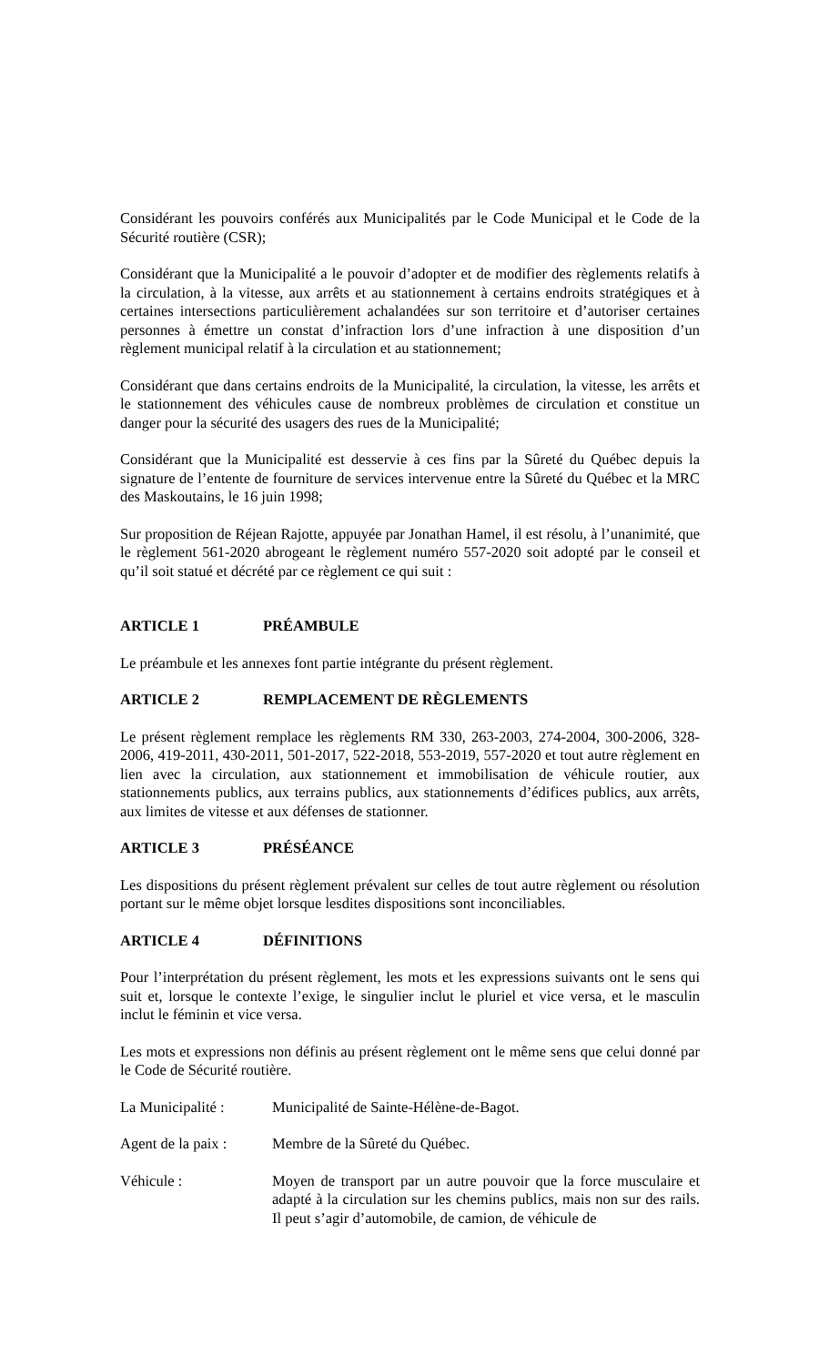Considérant les pouvoirs conférés aux Municipalités par le Code Municipal et le Code de la Sécurité routière (CSR);
Considérant que la Municipalité a le pouvoir d’adopter et de modifier des règlements relatifs à la circulation, à la vitesse, aux arrêts et au stationnement à certains endroits stratégiques et à certaines intersections particulièrement achalandées sur son territoire et d’autoriser certaines personnes à émettre un constat d’infraction lors d’une infraction à une disposition d’un règlement municipal relatif à la circulation et au stationnement;
Considérant que dans certains endroits de la Municipalité, la circulation, la vitesse, les arrêts et le stationnement des véhicules cause de nombreux problèmes de circulation et constitue un danger pour la sécurité des usagers des rues de la Municipalité;
Considérant que la Municipalité est desservie à ces fins par la Sûreté du Québec depuis la signature de l’entente de fourniture de services intervenue entre la Sûreté du Québec et la MRC des Maskoutains, le 16 juin 1998;
Sur proposition de Réjean Rajotte, appuyée par Jonathan Hamel, il est résolu, à l’unanimité, que le règlement 561-2020 abrogeant le règlement numéro 557-2020 soit adopté par le conseil et qu’il soit statué et décrété par ce règlement ce qui suit :
ARTICLE 1 PRÉAMBULE
Le préambule et les annexes font partie intégrante du présent règlement.
ARTICLE 2 REMPLACEMENT DE RÈGLEMENTS
Le présent règlement remplace les règlements RM 330, 263-2003, 274-2004, 300-2006, 328-2006, 419-2011, 430-2011, 501-2017, 522-2018, 553-2019, 557-2020 et tout autre règlement en lien avec la circulation, aux stationnement et immobilisation de véhicule routier, aux stationnements publics, aux terrains publics, aux stationnements d’édifices publics, aux arrêts, aux limites de vitesse et aux défenses de stationner.
ARTICLE 3 PRÉSÉANCE
Les dispositions du présent règlement prévalent sur celles de tout autre règlement ou résolution portant sur le même objet lorsque lesdites dispositions sont inconciliables.
ARTICLE 4 DÉFINITIONS
Pour l’interprétation du présent règlement, les mots et les expressions suivants ont le sens qui suit et, lorsque le contexte l’exige, le singulier inclut le pluriel et vice versa, et le masculin inclut le féminin et vice versa.
Les mots et expressions non définis au présent règlement ont le même sens que celui donné par le Code de Sécurité routière.
La Municipalité :
Municipalité de Sainte-Hélène-de-Bagot.
Agent de la paix :
Membre de la Sûreté du Québec.
Véhicule : Moyen de transport par un autre pouvoir que la force musculaire et adapté à la circulation sur les chemins publics, mais non sur des rails. Il peut s’agir d’automobile, de camion, de véhicule de